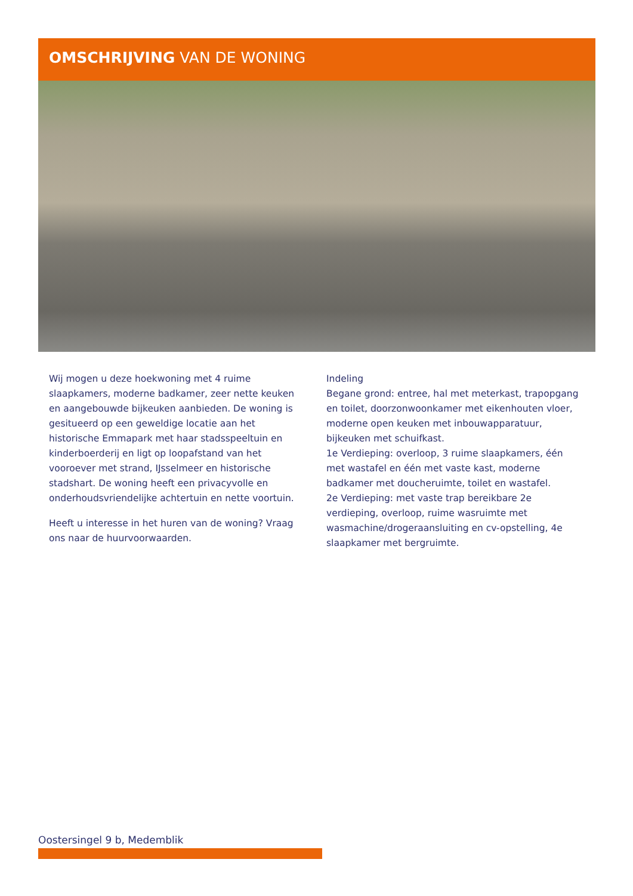OMSCHRIJVING VAN DE WONING
Wij mogen u deze hoekwoning met 4 ruime slaapkamers, moderne badkamer, zeer nette keuken en aangebouwde bijkeuken aanbieden. De woning is gesitueerd op een geweldige locatie aan het historische Emmapark met haar stadsspeeltuin en kinderboerderij en ligt op loopafstand van het vooroever met strand, IJsselmeer en historische stadshart. De woning heeft een privacyvolle en onderhoudsvriendelijke achtertuin en nette voortuin.
Heeft u interesse in het huren van de woning? Vraag ons naar de huurvoorwaarden.
Indeling
Begane grond: entree, hal met meterkast, trapopgang en toilet, doorzonwoonkamer met eikenhouten vloer, moderne open keuken met inbouwapparatuur, bijkeuken met schuifkast.
1e Verdieping: overloop, 3 ruime slaapkamers, één met wastafel en één met vaste kast, moderne badkamer met doucheruimte, toilet en wastafel.
2e Verdieping: met vaste trap bereikbare 2e verdieping, overloop, ruime wasruimte met wasmachine/drogeraansluiting en cv-opstelling, 4e slaapkamer met bergruimte.
Oostersingel 9 b, Medemblik